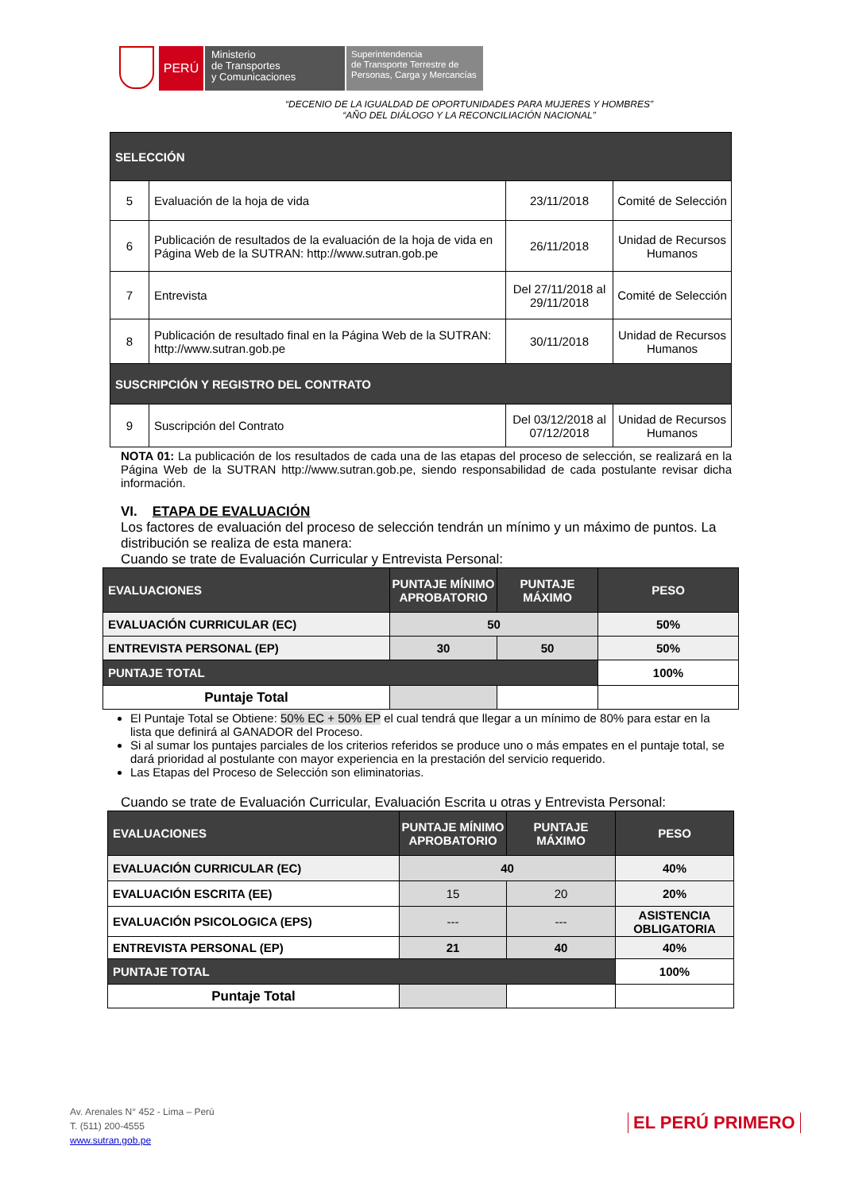PERÚ
Ministerio
de Transportes
y Comunicaciones
Superintendencia
de Transporte Terrestre de
Personas, Carga y Mercancías
“DECENIO DE LA IGUALDAD DE OPORTUNIDADES PARA MUJERES Y HOMBRES”
“AÑO DEL DIÁLOGO Y LA RECONCILIACIÓN NACIONAL”
| SELECCIÓN | | | |
| --- | --- | --- | --- |
| 5 | Evaluación de la hoja de vida | 23/11/2018 | Comité de Selección |
| 6 | Publicación de resultados de la evaluación de la hoja de vida en Página Web de la SUTRAN: http://www.sutran.gob.pe | 26/11/2018 | Unidad de Recursos Humanos |
| 7 | Entrevista | Del 27/11/2018 al 29/11/2018 | Comité de Selección |
| 8 | Publicación de resultado final en la Página Web de la SUTRAN: http://www.sutran.gob.pe | 30/11/2018 | Unidad de Recursos Humanos |
| SUSCRIPCIÓN Y REGISTRO DEL CONTRATO | | | |
| 9 | Suscripción del Contrato | Del 03/12/2018 al 07/12/2018 | Unidad de Recursos Humanos |
NOTA 01: La publicación de los resultados de cada una de las etapas del proceso de selección, se realizará en la Página Web de la SUTRAN http://www.sutran.gob.pe, siendo responsabilidad de cada postulante revisar dicha información.
VI. ETAPA DE EVALUACIÓN
Los factores de evaluación del proceso de selección tendrán un mínimo y un máximo de puntos. La distribución se realiza de esta manera:
Cuando se trate de Evaluación Curricular y Entrevista Personal:
| EVALUACIONES | PUNTAJE MÍNIMO APROBATORIO | PUNTAJE MÁXIMO | PESO |
| --- | --- | --- | --- |
| EVALUACIÓN CURRICULAR (EC) | 50 | | 50% |
| ENTREVISTA PERSONAL (EP) | 30 | 50 | 50% |
| PUNTAJE TOTAL | | | 100% |
| Puntaje Total | | | |
El Puntaje Total se Obtiene: 50% EC + 50% EP el cual tendrá que llegar a un mínimo de 80% para estar en la lista que definirá al GANADOR del Proceso.
Si al sumar los puntajes parciales de los criterios referidos se produce uno o más empates en el puntaje total, se dará prioridad al postulante con mayor experiencia en la prestación del servicio requerido.
Las Etapas del Proceso de Selección son eliminatorias.
Cuando se trate de Evaluación Curricular, Evaluación Escrita u otras y Entrevista Personal:
| EVALUACIONES | PUNTAJE MÍNIMO APROBATORIO | PUNTAJE MÁXIMO | PESO |
| --- | --- | --- | --- |
| EVALUACIÓN CURRICULAR (EC) | 40 | | 40% |
| EVALUACIÓN ESCRITA (EE) | 15 | 20 | 20% |
| EVALUACIÓN PSICOLOGICA (EPS) | --- | --- | ASISTENCIA OBLIGATORIA |
| ENTREVISTA PERSONAL (EP) | 21 | 40 | 40% |
| PUNTAJE TOTAL | | | 100% |
| Puntaje Total | | | |
Av. Arenales N° 452 - Lima – Perú
T. (511) 200-4555
www.sutran.gob.pe
EL PERÚ PRIMERO